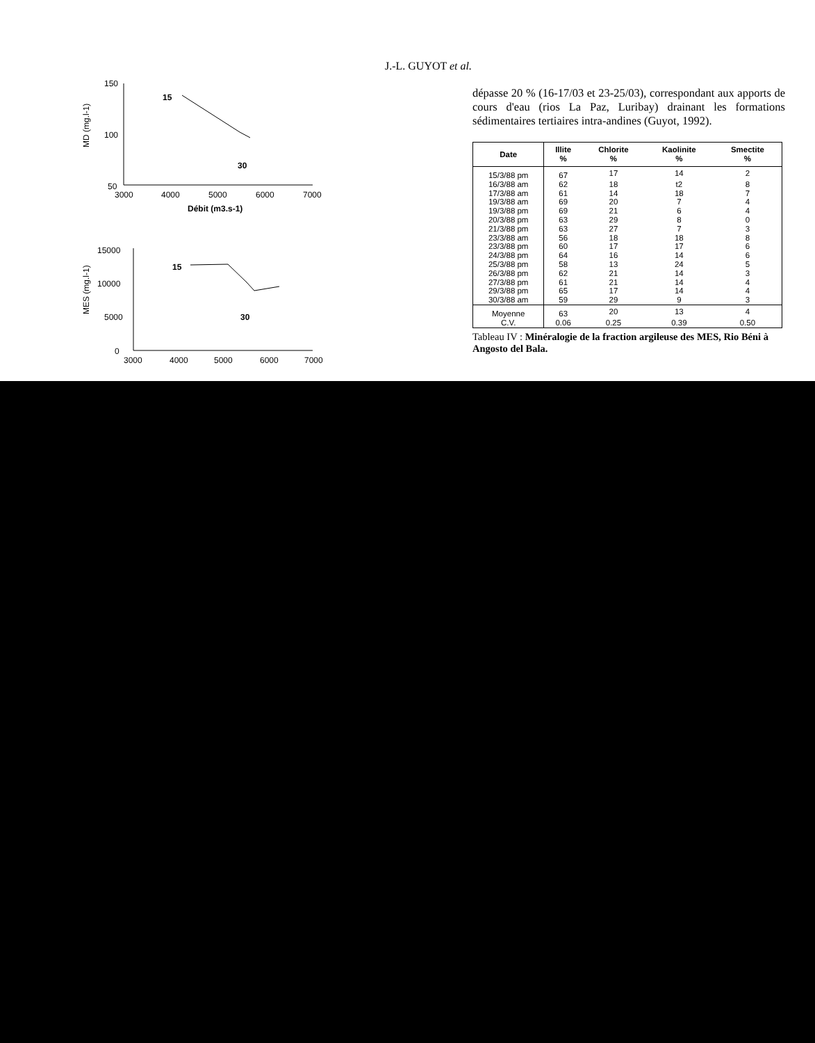J.-L. GUYOT et al.
150
100
50
3000
4000
5000
6000
7000
Débit (m3.s-1)
15
30
MD (mg.l-1)
15000
10000
5000
0
3000
4000
5000
6000
7000
15
30
MES (mg.l-1)
dépasse 20 % (16-17/03 et 23-25/03), correspondant aux apports de cours d'eau (rios La Paz, Luribay) drainant les formations sédimentaires tertiaires intra-andines (Guyot, 1992).
| Date | Illite % | Chlorite % | Kaolinite % | Smectite % |
| --- | --- | --- | --- | --- |
| 15/3/88 pm | 67 | 17 | 14 | 2 |
| 16/3/88 am | 62 | 18 | t2 | 8 |
| 17/3/88 am | 61 | 14 | 18 | 7 |
| 19/3/88 am | 69 | 20 | 7 | 4 |
| 19/3/88 pm | 69 | 21 | 6 | 4 |
| 20/3/88 pm | 63 | 29 | 8 | 0 |
| 21/3/88 pm | 63 | 27 | 7 | 3 |
| 23/3/88 am | 56 | 18 | 18 | 8 |
| 23/3/88 pm | 60 | 17 | 17 | 6 |
| 24/3/88 pm | 64 | 16 | 14 | 6 |
| 25/3/88 pm | 58 | 13 | 24 | 5 |
| 26/3/88 pm | 62 | 21 | 14 | 3 |
| 27/3/88 pm | 61 | 21 | 14 | 4 |
| 29/3/88 pm | 65 | 17 | 14 | 4 |
| 30/3/88 am | 59 | 29 | 9 | 3 |
| Moyenne | 63 | 20 | 13 | 4 |
| C.V. | 0.06 | 0.25 | 0.39 | 0.50 |
Tableau IV : Minéralogie de la fraction argileuse des MES, Rio Béni à Angosto del Bala.